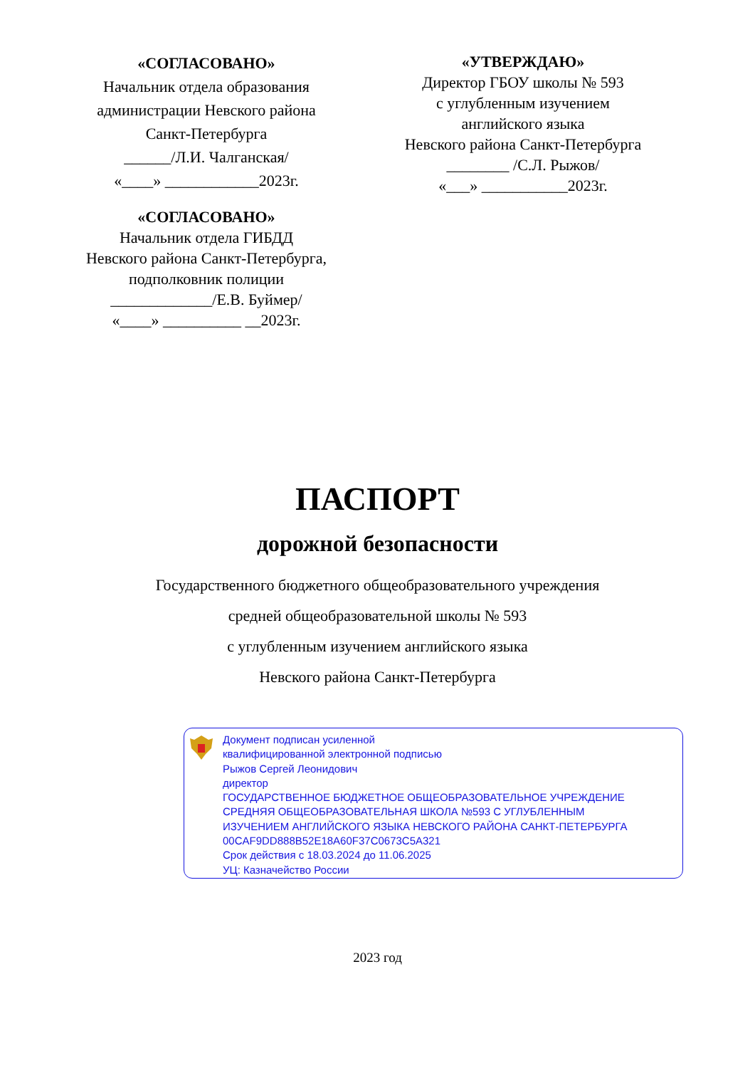«СОГЛАСОВАНО»
Начальник отдела образования
администрации Невского района
Санкт-Петербурга
______/Л.И. Чалганская/
«____» ____________2023г.
«СОГЛАСОВАНО»
Начальник отдела ГИБДД
Невского района Санкт-Петербурга,
подполковник полиции
_____________/Е.В. Буймер/
«____» __________ __2023г.
«УТВЕРЖДАЮ»
Директор ГБОУ школы № 593
с углубленным изучением
английского языка
Невского района Санкт-Петербурга
________ /С.Л. Рыжов/
«___» ___________2023г.
ПАСПОРТ
дорожной безопасности
Государственного бюджетного общеобразовательного учреждения
средней общеобразовательной школы № 593
с углубленным изучением английского языка
Невского района Санкт-Петербурга
Документ подписан усиленной
квалифицированной электронной подписью
Рыжов Сергей Леонидович
директор
ГОСУДАРСТВЕННОЕ БЮДЖЕТНОЕ ОБЩЕОБРАЗОВАТЕЛЬНОЕ УЧРЕЖДЕНИЕ
СРЕДНЯЯ ОБЩЕОБРАЗОВАТЕЛЬНАЯ ШКОЛА №593 С УГЛУБЛЕННЫМ
ИЗУЧЕНИЕМ АНГЛИЙСКОГО ЯЗЫКА НЕВСКОГО РАЙОНА САНКТ-ПЕТЕРБУРГА
00CAF9DD888B52E18A60F37C0673C5A321
Срок действия с 18.03.2024 до 11.06.2025
УЦ: Казначейство России
2023 год